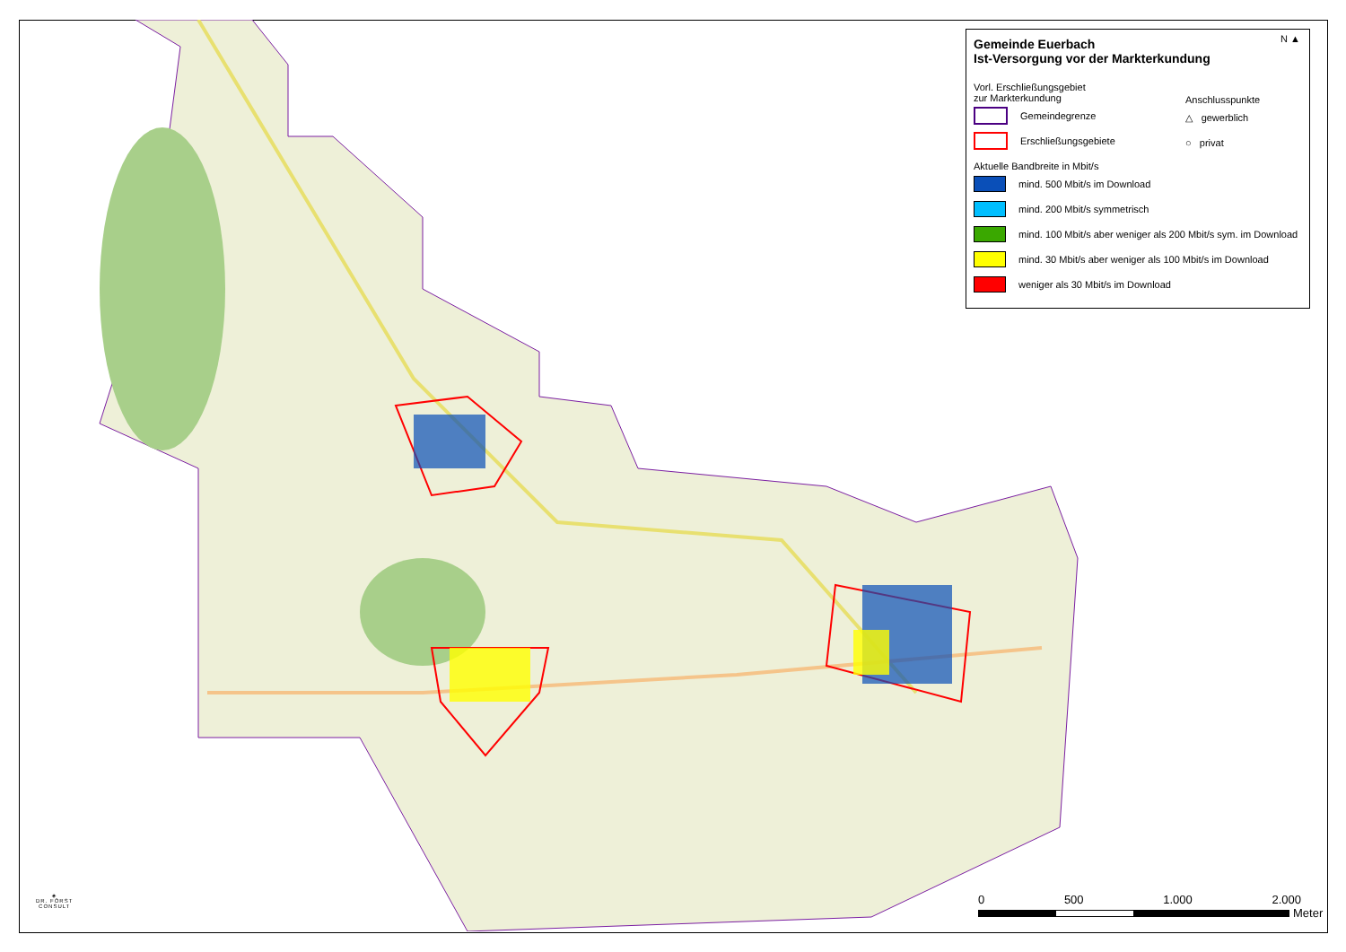Gemeinde Euerbach
Ist-Versorgung vor der Markterkundung
N ▲
Vorl. Erschließungsgebiet
zur Markterkundung
Gemeindegrenze
Erschließungsgebiete
Anschlusspunkte
△ gewerblich
○ privat
Aktuelle Bandbreite in Mbit/s
mind. 500 Mbit/s im Download
mind. 200 Mbit/s symmetrisch
mind. 100 Mbit/s aber weniger als 200 Mbit/s sym. im Download
mind. 30 Mbit/s aber weniger als 100 Mbit/s im Download
weniger als 30 Mbit/s im Download
0 500 1.000 2.000
Meter
◈
DR. FÖRST
CONSULT